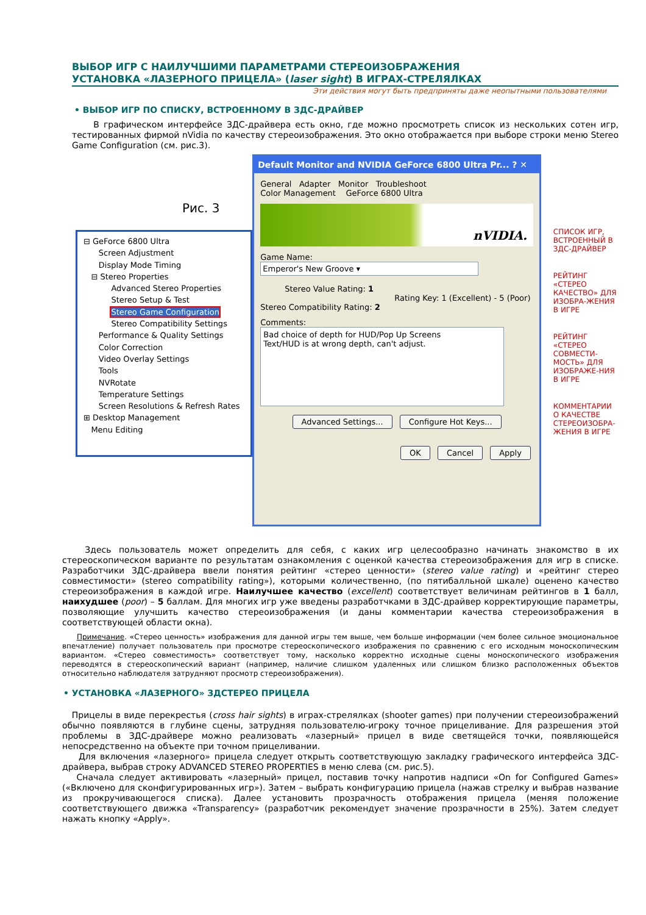ВЫБОР ИГР С НАИЛУЧШИМИ ПАРАМЕТРАМИ СТЕРЕОИЗОБРАЖЕНИЯ
УСТАНОВКА «ЛАЗЕРНОГО ПРИЦЕЛА» (laser sight) В ИГРАХ-СТРЕЛЯЛКАХ
Эти действия могут быть предприняты даже неопытными пользователями
• ВЫБОР ИГР ПО СПИСКУ, ВСТРОЕННОМУ В ЗДС-ДРАЙВЕР
В графическом интерфейсе ЗДС-драйвера есть окно, где можно просмотреть список из нескольких сотен игр, тестированных фирмой nVidia по качеству стереоизображения. Это окно отображается при выборе строки меню Stereo Game Configuration (см. рис.3).
Рис. 3
⊟ GeForce 6800 Ultra
Screen Adjustment
Display Mode Timing
⊟ Stereo Properties
Advanced Stereo Properties
Stereo Setup & Test
Stereo Game Configuration
Stereo Compatibility Settings
Performance & Quality Settings
Color Correction
Video Overlay Settings
Tools
NVRotate
Temperature Settings
Screen Resolutions & Refresh Rates
⊞ Desktop Management
Menu Editing
Default Monitor and NVIDIA GeForce 6800 Ultra Pr... ? ✕
General Adapter Monitor Troubleshoot
Color Management GeForce 6800 Ultra
nVIDIA.
Game Name:
Emperor's New Groove ▾
Stereo Value Rating: 1
Rating Key: 1 (Excellent) - 5 (Poor)
Stereo Compatibility Rating: 2
Comments:
Bad choice of depth for HUD/Pop Up Screens
Text/HUD is at wrong depth, can't adjust.
Advanced Settings... Configure Hot Keys...
OK Cancel Apply
СПИСОК ИГР, ВСТРОЕННЫЙ В ЗДС-ДРАЙВЕР
РЕЙТИНГ «СТЕРЕО КАЧЕСТВО» ДЛЯ ИЗОБРА-ЖЕНИЯ В ИГРЕ
РЕЙТИНГ «СТЕРЕО СОВМЕСТИ-МОСТЬ» ДЛЯ ИЗОБРАЖЕ-НИЯ В ИГРЕ
КОММЕНТАРИИ О КАЧЕСТВЕ СТЕРЕОИЗОБРА-ЖЕНИЯ В ИГРЕ
Здесь пользователь может определить для себя, с каких игр целесообразно начинать знакомство в их стереоскопическом варианте по результатам ознакомления с оценкой качества стереоизображения для игр в списке. Разработчики ЗДС-драйвера ввели понятия рейтинг «стерео ценности» (stereo value rating) и «рейтинг стерео совместимости» (stereo compatibility rating»), которыми количественно, (по пятибалльной шкале) оценено качество стереоизображения в каждой игре. Наилучшее качество (excellent) соответствует величинам рейтингов в 1 балл, наихудшее (poor) – 5 баллам. Для многих игр уже введены разработчками в ЗДС-драйвер корректирующие параметры, позволяющие улучшить качество стереоизображения (и даны комментарии качества стереоизображения в соответствующей области окна).
Примечание. «Стерео ценность» изображения для данной игры тем выше, чем больше информации (чем более сильное эмоциональное впечатление) получает пользователь при просмотре стереоскопического изображения по сравнению с его исходным моноскопическим вариантом. «Стерео совместимость» соответствует тому, насколько корректно исходные сцены моноскопического изображения переводятся в стереоскопический вариант (например, наличие слишком удаленных или слишком близко расположенных объектов относительно наблюдателя затрудняют просмотр стереоизображения).
• УСТАНОВКА «ЛАЗЕРНОГО» ЗДСТЕРЕО ПРИЦЕЛА
Прицелы в виде перекрестья (cross hair sights) в играх-стрелялках (shooter games) при получении стереоизображений обычно появляются в глубине сцены, затрудняя пользователю-игроку точное прицеливание. Для разрешения этой проблемы в ЗДС-драйвере можно реализовать «лазерный» прицел в виде светящейся точки, появляющейся непосредственно на объекте при точном прицеливании.
Для включения «лазерного» прицела следует открыть соответствующую закладку графического интерфейса ЗДС-драйвера, выбрав строку ADVANCED STEREO PROPERTIES в меню слева (см. рис.5).
Сначала следует активировать «лазерный» прицел, поставив точку напротив надписи «On for Configured Games» («Включено для сконфигурированных игр»). Затем – выбрать конфигурацию прицела (нажав стрелку и выбрав название из прокручивающегося списка). Далее установить прозрачность отображения прицела (меняя положение соответствующего движка «Transparency» (разработчик рекомендует значение прозрачности в 25%). Затем следует нажать кнопку «Apply».